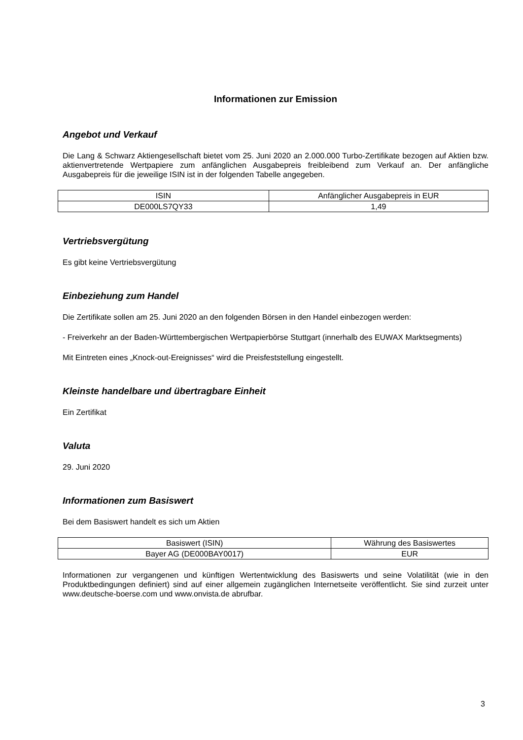Informationen zur Emission
Angebot und Verkauf
Die Lang & Schwarz Aktiengesellschaft bietet vom 25. Juni 2020 an 2.000.000 Turbo-Zertifikate bezogen auf Aktien bzw. aktienvertretende Wertpapiere zum anfänglichen Ausgabepreis freibleibend zum Verkauf an. Der anfängliche Ausgabepreis für die jeweilige ISIN ist in der folgenden Tabelle angegeben.
| ISIN | Anfänglicher Ausgabepreis in EUR |
| --- | --- |
| DE000LS7QY33 | 1,49 |
Vertriebsvergütung
Es gibt keine Vertriebsvergütung
Einbeziehung zum Handel
Die Zertifikate sollen am 25. Juni 2020 an den folgenden Börsen in den Handel einbezogen werden:
- Freiverkehr an der Baden-Württembergischen Wertpapierbörse Stuttgart (innerhalb des EUWAX Marktsegments)
Mit Eintreten eines „Knock-out-Ereignisses“ wird die Preisfeststellung eingestellt.
Kleinste handelbare und übertragbare Einheit
Ein Zertifikat
Valuta
29. Juni 2020
Informationen zum Basiswert
Bei dem Basiswert handelt es sich um Aktien
| Basiswert (ISIN) | Währung des Basiswertes |
| --- | --- |
| Bayer AG (DE000BAY0017) | EUR |
Informationen zur vergangenen und künftigen Wertentwicklung des Basiswerts und seine Volatilität (wie in den Produktbedingungen definiert) sind auf einer allgemein zugänglichen Internetseite veröffentlicht. Sie sind zurzeit unter www.deutsche-boerse.com und www.onvista.de abrufbar.
3